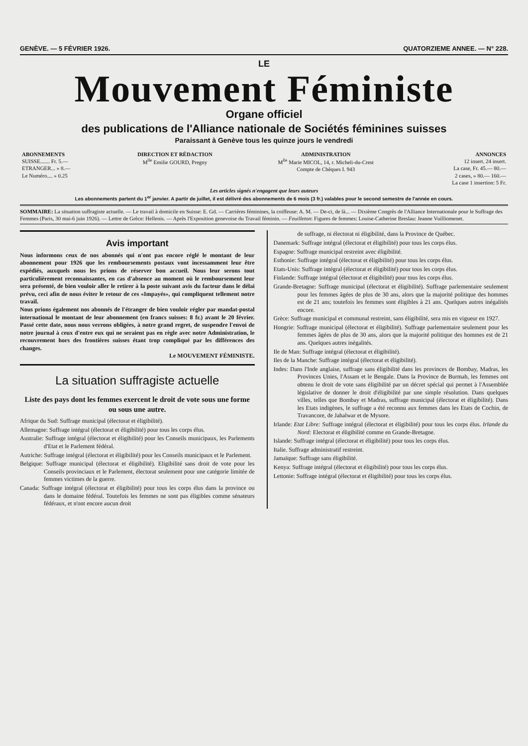GENÈVE. — 5 FÉVRIER 1926. QUATORZIEME ANNEE. — N° 228.
LE
Mouvement Féministe
Organe officiel
des publications de l'Alliance nationale de Sociétés féminines suisses
Paraissant à Genève tous les quinze jours le vendredi
| ABONNEMENTS SUISSE....... Fr. 5.— ETRANGER... » 8.— Le Numéro.... » 0.25 | DIRECTION ET RÉDACTION M<sup>lle</sup> Emilie GOURD, Pregny | ADMINISTRATION M<sup>lle</sup> Marie MICOL, 14, r. Micheli-du-Crest Compte de Chèques I. 943 | ANNONCES 12 insert. 24 insert. La case, Fr. 45.— 80.— 2 cases, » 80.— 160.— La case 1 insertion: 5 Fr. |
| Les articles signés n'engagent que leurs auteurs | | | |
Les abonnements partent du 1<sup>er</sup> janvier. A partir de juillet, il est délivré des abonnements de 6 mois (3 fr.) valables pour le second semestre de l'année en cours.
SOMMAIRE: La situation suffragiste actuelle. — Le travail à domicile en Suisse: E. Gd. — Carrières féminines, la coiffeuse: A. M. — De-ci, de là... — Dixième Congrès de l'Alliance Internationale pour le Suffrage des Femmes (Paris, 30 mai-6 juin 1926). — Lettre de Grèce: Hellenis. — Après l'Exposition genevoise du Travail féminin. — Feuilleton: Figures de femmes: Louise-Catherine Breslau: Jeanne Vuilliomenet.
Avis important
Nous informons ceux de nos abonnés qui n'ont pas encore réglé le montant de leur abonnement pour 1926 que les remboursements postaux vont incessamment leur être expédiés, auxquels nous les prions de réserver bon accueil. Nous leur serons tout particulièrement reconnaissantes, en cas d'absence au moment où le remboursement leur sera présenté, de bien vouloir aller le retirer à la poste suivant avis du facteur dans le délai prévu, ceci afin de nous éviter le retour de ces «Impayés», qui compliquent tellement notre travail.
Nous prions également nos abonnés de l'étranger de bien vouloir régler par mandat-postal international le montant de leur abonnement (en francs suisses: 8 fr.) avant le 20 février. Passé cette date, nous nous verrons obligées, à notre grand regret, de suspendre l'envoi de notre journal à ceux d'entre eux qui ne seraient pas en règle avec notre Administration, le recouvrement hors des frontières suisses étant trop compliqué par les différences des changes.
Le MOUVEMENT FÉMINISTE.
La situation suffragiste actuelle
Liste des pays dont les femmes exercent le droit de vote sous une forme ou sous une autre.
Afrique du Sud: Suffrage municipal (électorat et éligibilité).
Allemagne: Suffrage intégral (électorat et éligibilité) pour tous les corps élus.
Australie: Suffrage intégral (électorat et éligibilité) pour les Conseils municipaux, les Parlements d'Etat et le Parlement fédéral.
Autriche: Suffrage intégral (électorat et éligibilité) pour les Conseils municipaux et le Parlement.
Belgique: Suffrage municipal (électorat et éligibilité). Eligibilité sans droit de vote pour les Conseils provinciaux et le Parlement, électorat seulement pour une catégorie limitée de femmes victimes de la guerre.
Canada: Suffrage intégral (électorat et éligibilité) pour tous les corps élus dans la province ou dans le domaine fédéral. Toutefois les femmes ne sont pas éligibles comme sénateurs fédéraux, et n'ont encore aucun droit
de suffrage, ni électorat ni éligibilité, dans la Province de Québec.
Danemark: Suffrage intégral (électorat et éligibilité) pour tous les corps élus.
Espagne: Suffrage municipal restreint avec éligibilité.
Esthonie: Suffrage intégral (électorat et éligibilité) pour tous les corps élus.
Etats-Unis: Suffrage intégral (électorat et éligibilité) pour tous les corps élus.
Finlande: Suffrage intégral (électorat et éligibilité) pour tous les corps élus.
Grande-Bretagne: Suffrage municipal (électorat et éligibilité). Suffrage parlementaire seulement pour les femmes âgées de plus de 30 ans, alors que la majorité politique des hommes est de 21 ans; toutefois les femmes sont éligibles à 21 ans. Quelques autres inégalités encore.
Grèce: Suffrage municipal et communal restreint, sans éligibilité, sera mis en vigueur en 1927.
Hongrie: Suffrage municipal (électorat et éligibilité). Suffrage parlementaire seulement pour les femmes âgées de plus de 30 ans, alors que la majorité politique des hommes est de 21 ans. Quelques autres inégalités.
Ile de Man: Suffrage intégral (électorat et éligibilité).
Iles de la Manche: Suffrage intégral (électorat et éligibilité).
Indes: Dans l'Inde anglaise, suffrage sans éligibilité dans les provinces de Bombay, Madras, les Provinces Unies, l'Assam et le Bengale. Dans la Province de Burmah, les femmes ont obtenu le droit de vote sans éligibilité par un décret spécial qui permet à l'Assemblée législative de donner le droit d'éligibilité par une simple résolution. Dans quelques villes, telles que Bombay et Madras, suffrage municipal (électorat et éligibilité). Dans les Etats indigènes, le suffrage a été reconnu aux femmes dans les Etats de Cochin, de Travancore, de Jahalwar et de Mysore.
Irlande: Etat Libre: Suffrage intégral (électorat et éligibilité) pour tous les corps élus. Irlande du Nord: Electorat et éligibilité comme en Grande-Bretagne.
Islande: Suffrage intégral (électorat et éligibilité) pour tous les corps élus.
Italie. Suffrage administratif restreint.
Jamaïque: Suffrage sans éligibilité.
Kenya: Suffrage intégral (électorat et éligibilité) pour tous les corps élus.
Lettonie: Suffrage intégral (électorat et éligibilité) pour tous les corps élus.